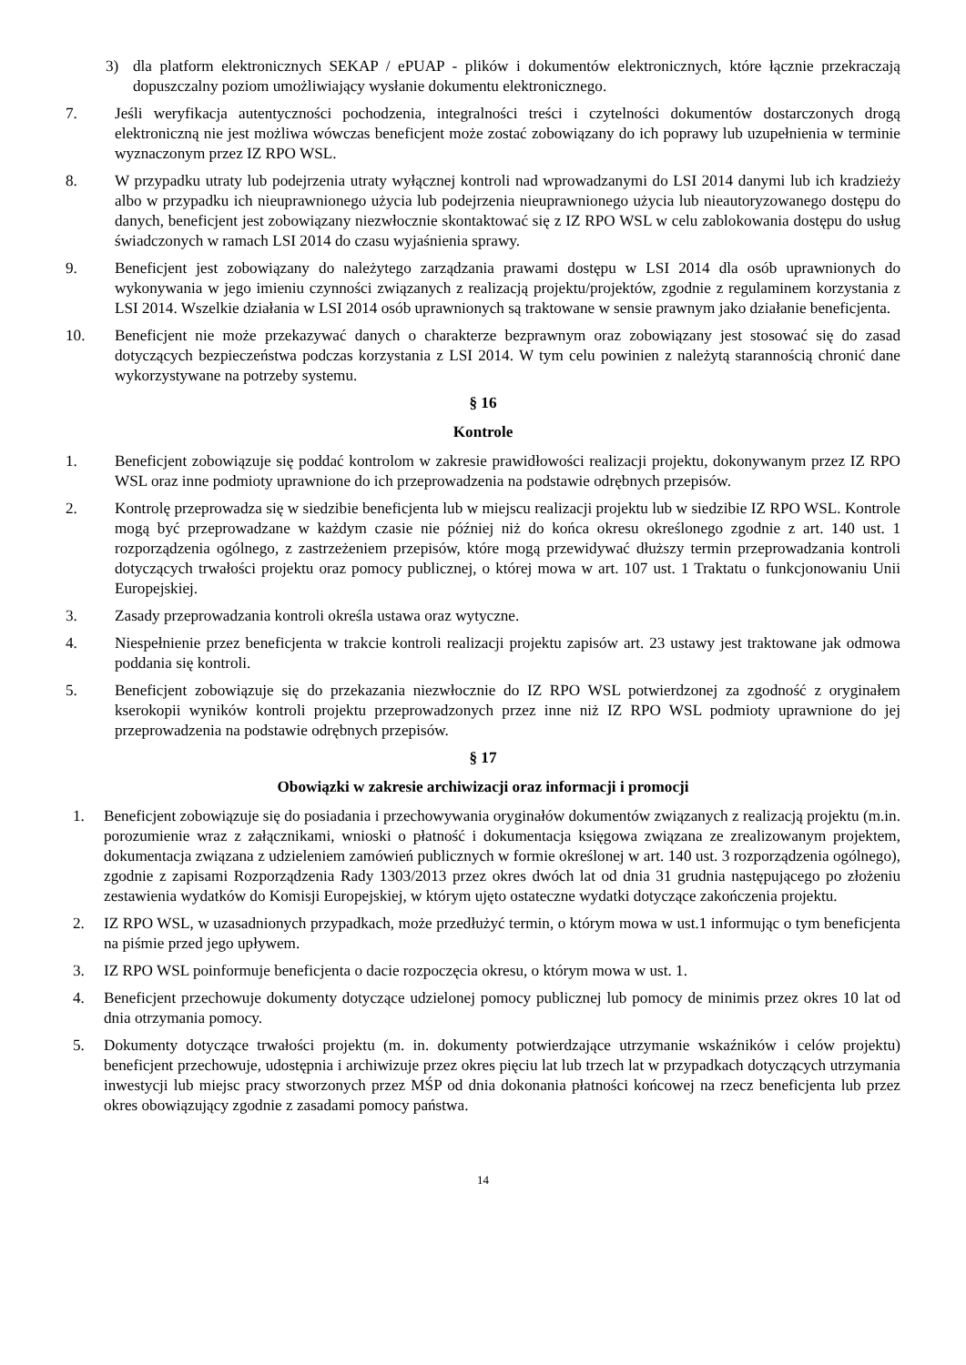3) dla platform elektronicznych SEKAP / ePUAP - plików i dokumentów elektronicznych, które łącznie przekraczają dopuszczalny poziom umożliwiający wysłanie dokumentu elektronicznego.
7. Jeśli weryfikacja autentyczności pochodzenia, integralności treści i czytelności dokumentów dostarczonych drogą elektroniczną nie jest możliwa wówczas beneficjent może zostać zobowiązany do ich poprawy lub uzupełnienia w terminie wyznaczonym przez IZ RPO WSL.
8. W przypadku utraty lub podejrzenia utraty wyłącznej kontroli nad wprowadzanymi do LSI 2014 danymi lub ich kradzieży albo w przypadku ich nieuprawnionego użycia lub podejrzenia nieuprawnionego użycia lub nieautoryzowanego dostępu do danych, beneficjent jest zobowiązany niezwłocznie skontaktować się z IZ RPO WSL w celu zablokowania dostępu do usług świadczonych w ramach LSI 2014 do czasu wyjaśnienia sprawy.
9. Beneficjent jest zobowiązany do należytego zarządzania prawami dostępu w LSI 2014 dla osób uprawnionych do wykonywania w jego imieniu czynności związanych z realizacją projektu/projektów, zgodnie z regulaminem korzystania z LSI 2014. Wszelkie działania w LSI 2014 osób uprawnionych są traktowane w sensie prawnym jako działanie beneficjenta.
10. Beneficjent nie może przekazywać danych o charakterze bezprawnym oraz zobowiązany jest stosować się do zasad dotyczących bezpieczeństwa podczas korzystania z LSI 2014. W tym celu powinien z należytą starannością chronić dane wykorzystywane na potrzeby systemu.
§ 16
Kontrole
1. Beneficjent zobowiązuje się poddać kontrolom w zakresie prawidłowości realizacji projektu, dokonywanym przez IZ RPO WSL oraz inne podmioty uprawnione do ich przeprowadzenia na podstawie odrębnych przepisów.
2. Kontrolę przeprowadza się w siedzibie beneficjenta lub w miejscu realizacji projektu lub w siedzibie IZ RPO WSL. Kontrole mogą być przeprowadzane w każdym czasie nie później niż do końca okresu określonego zgodnie z art. 140 ust. 1 rozporządzenia ogólnego, z zastrzeżeniem przepisów, które mogą przewidywać dłuższy termin przeprowadzania kontroli dotyczących trwałości projektu oraz pomocy publicznej, o której mowa w art. 107 ust. 1 Traktatu o funkcjonowaniu Unii Europejskiej.
3. Zasady przeprowadzania kontroli określa ustawa oraz wytyczne.
4. Niespełnienie przez beneficjenta w trakcie kontroli realizacji projektu zapisów art. 23 ustawy jest traktowane jak odmowa poddania się kontroli.
5. Beneficjent zobowiązuje się do przekazania niezwłocznie do IZ RPO WSL potwierdzonej za zgodność z oryginałem kserokopii wyników kontroli projektu przeprowadzonych przez inne niż IZ RPO WSL podmioty uprawnione do jej przeprowadzenia na podstawie odrębnych przepisów.
§ 17
Obowiązki w zakresie archiwizacji oraz informacji i promocji
1. Beneficjent zobowiązuje się do posiadania i przechowywania oryginałów dokumentów związanych z realizacją projektu (m.in. porozumienie wraz z załącznikami, wnioski o płatność i dokumentacja księgowa związana ze zrealizowanym projektem, dokumentacja związana z udzieleniem zamówień publicznych w formie określonej w art. 140 ust. 3 rozporządzenia ogólnego), zgodnie z zapisami Rozporządzenia Rady 1303/2013 przez okres dwóch lat od dnia 31 grudnia następującego po złożeniu zestawienia wydatków do Komisji Europejskiej, w którym ujęto ostateczne wydatki dotyczące zakończenia projektu.
2. IZ RPO WSL, w uzasadnionych przypadkach, może przedłużyć termin, o którym mowa w ust.1 informując o tym beneficjenta na piśmie przed jego upływem.
3. IZ RPO WSL poinformuje beneficjenta o dacie rozpoczęcia okresu, o którym mowa w ust. 1.
4. Beneficjent przechowuje dokumenty dotyczące udzielonej pomocy publicznej lub pomocy de minimis przez okres 10 lat od dnia otrzymania pomocy.
5. Dokumenty dotyczące trwałości projektu (m. in. dokumenty potwierdzające utrzymanie wskaźników i celów projektu) beneficjent przechowuje, udostępnia i archiwizuje przez okres pięciu lat lub trzech lat w przypadkach dotyczących utrzymania inwestycji lub miejsc pracy stworzonych przez MŚP od dnia dokonania płatności końcowej na rzecz beneficjenta lub przez okres obowiązujący zgodnie z zasadami pomocy państwa.
14